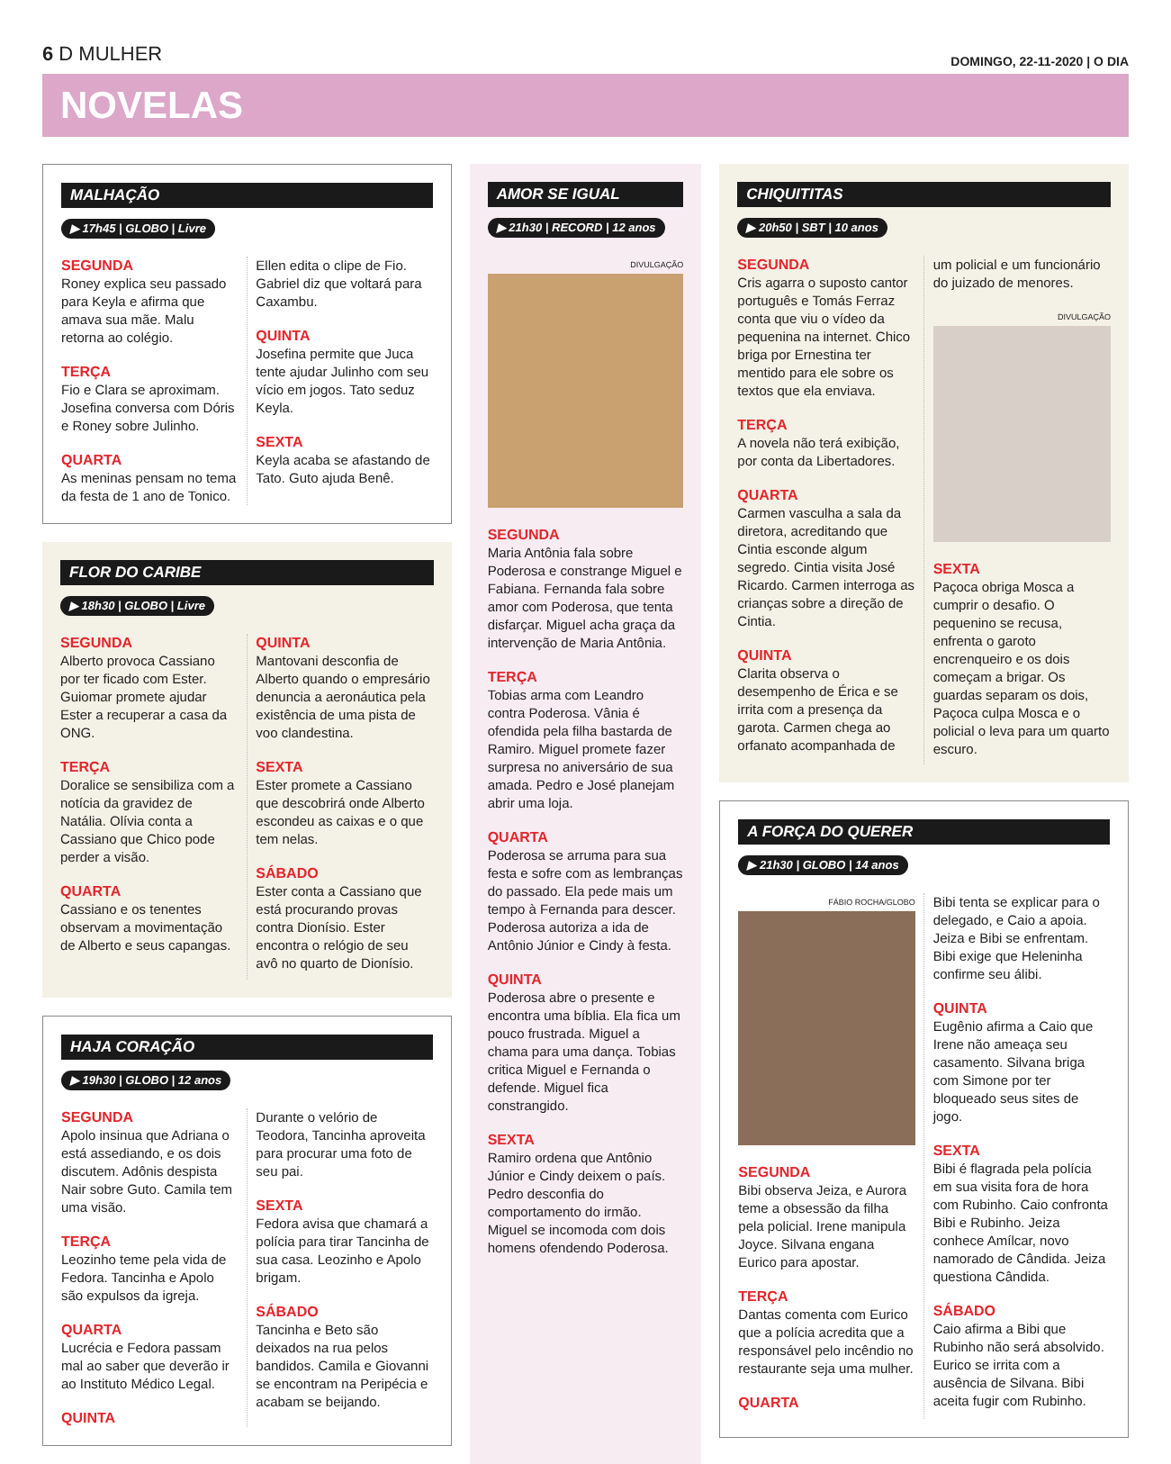6 D MULHER
DOMINGO, 22-11-2020 | O DIA
NOVELAS
MALHAÇÃO
▶ 17h45 | GLOBO | Livre
SEGUNDA
Roney explica seu passado para Keyla e afirma que amava sua mãe. Malu retorna ao colégio.
TERÇA
Fio e Clara se aproximam. Josefina conversa com Dóris e Roney sobre Julinho.
QUARTA
As meninas pensam no tema da festa de 1 ano de Tonico. Ellen edita o clipe de Fio. Gabriel diz que voltará para Caxambu.
QUINTA
Josefina permite que Juca tente ajudar Julinho com seu vício em jogos. Tato seduz Keyla.
SEXTA
Keyla acaba se afastando de Tato. Guto ajuda Benê.
FLOR DO CARIBE
▶ 18h30 | GLOBO | Livre
SEGUNDA
Alberto provoca Cassiano por ter ficado com Ester. Guiomar promete ajudar Ester a recuperar a casa da ONG.
TERÇA
Doralice se sensibiliza com a notícia da gravidez de Natália. Olívia conta a Cassiano que Chico pode perder a visão.
QUARTA
Cassiano e os tenentes observam a movimentação de Alberto e seus capangas.
QUINTA
Mantovani desconfia de Alberto quando o empresário denuncia a aeronáutica pela existência de uma pista de voo clandestina.
SEXTA
Ester promete a Cassiano que descobrirá onde Alberto escondeu as caixas e o que tem nelas.
SÁBADO
Ester conta a Cassiano que está procurando provas contra Dionísio. Ester encontra o relógio de seu avô no quarto de Dionísio.
HAJA CORAÇÃO
▶ 19h30 | GLOBO | 12 anos
SEGUNDA
Apolo insinua que Adriana o está assediando, e os dois discutem. Adônis despista Nair sobre Guto. Camila tem uma visão.
TERÇA
Leozinho teme pela vida de Fedora. Tancinha e Apolo são expulsos da igreja.
QUARTA
Lucrécia e Fedora passam mal ao saber que deverão ir ao Instituto Médico Legal.
QUINTA
Durante o velório de Teodora, Tancinha aproveita para procurar uma foto de seu pai.
SEXTA
Fedora avisa que chamará a polícia para tirar Tancinha de sua casa. Leozinho e Apolo brigam.
SÁBADO
Tancinha e Beto são deixados na rua pelos bandidos. Camila e Giovanni se encontram na Peripécia e acabam se beijando.
AMOR SE IGUAL
▶ 21h30 | RECORD | 12 anos
DIVULGAÇÃO
SEGUNDA
Maria Antônia fala sobre Poderosa e constrange Miguel e Fabiana. Fernanda fala sobre amor com Poderosa, que tenta disfarçar. Miguel acha graça da intervenção de Maria Antônia.
TERÇA
Tobias arma com Leandro contra Poderosa. Vânia é ofendida pela filha bastarda de Ramiro. Miguel promete fazer surpresa no aniversário de sua amada. Pedro e José planejam abrir uma loja.
QUARTA
Poderosa se arruma para sua festa e sofre com as lembranças do passado. Ela pede mais um tempo à Fernanda para descer. Poderosa autoriza a ida de Antônio Júnior e Cindy à festa.
QUINTA
Poderosa abre o presente e encontra uma bíblia. Ela fica um pouco frustrada. Miguel a chama para uma dança. Tobias critica Miguel e Fernanda o defende. Miguel fica constrangido.
SEXTA
Ramiro ordena que Antônio Júnior e Cindy deixem o país. Pedro desconfia do comportamento do irmão. Miguel se incomoda com dois homens ofendendo Poderosa.
CHIQUITITAS
▶ 20h50 | SBT | 10 anos
SEGUNDA
Cris agarra o suposto cantor português e Tomás Ferraz conta que viu o vídeo da pequenina na internet. Chico briga por Ernestina ter mentido para ele sobre os textos que ela enviava.
TERÇA
A novela não terá exibição, por conta da Libertadores.
QUARTA
Carmen vasculha a sala da diretora, acreditando que Cintia esconde algum segredo. Cintia visita José Ricardo. Carmen interroga as crianças sobre a direção de Cintia.
QUINTA
Clarita observa o desempenho de Érica e se irrita com a presença da garota. Carmen chega ao orfanato acompanhada de um policial e um funcionário do juizado de menores.
DIVULGAÇÃO
SEXTA
Paçoca obriga Mosca a cumprir o desafio. O pequenino se recusa, enfrenta o garoto encrenqueiro e os dois começam a brigar. Os guardas separam os dois, Paçoca culpa Mosca e o policial o leva para um quarto escuro.
A FORÇA DO QUERER
▶ 21h30 | GLOBO | 14 anos
FÁBIO ROCHA/GLOBO
SEGUNDA
Bibi observa Jeiza, e Aurora teme a obsessão da filha pela policial. Irene manipula Joyce. Silvana engana Eurico para apostar.
TERÇA
Dantas comenta com Eurico que a polícia acredita que a responsável pelo incêndio no restaurante seja uma mulher.
QUARTA
Bibi tenta se explicar para o delegado, e Caio a apoia. Jeiza e Bibi se enfrentam. Bibi exige que Heleninha confirme seu álibi.
QUINTA
Eugênio afirma a Caio que Irene não ameaça seu casamento. Silvana briga com Simone por ter bloqueado seus sites de jogo.
SEXTA
Bibi é flagrada pela polícia em sua visita fora de hora com Rubinho. Caio confronta Bibi e Rubinho. Jeiza conhece Amílcar, novo namorado de Cândida. Jeiza questiona Cândida.
SÁBADO
Caio afirma a Bibi que Rubinho não será absolvido. Eurico se irrita com a ausência de Silvana. Bibi aceita fugir com Rubinho.